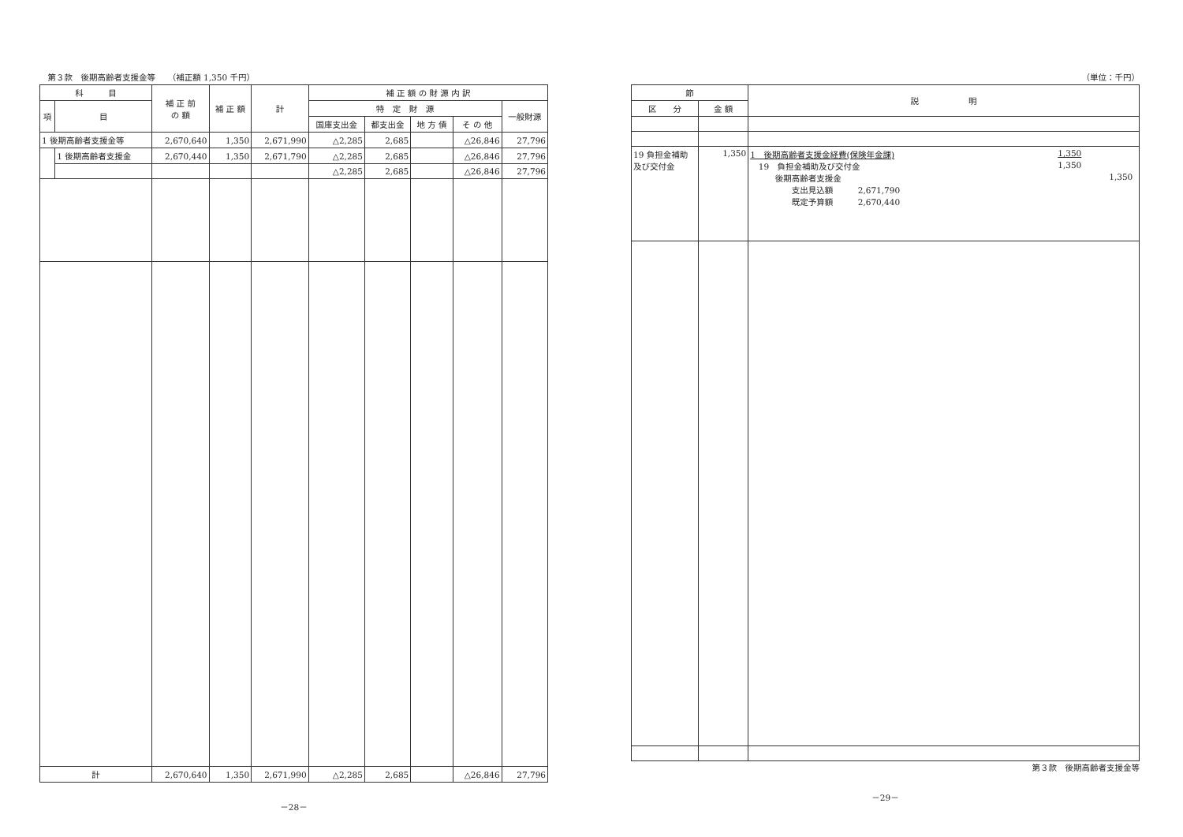第３款　後期高齢者支援金等　　（補正額 1,350 千円）
| 科 目 | | 補 正 前 の 額 | 補 正 額 | 計 | 補 正 額 の 財 源 内 訳 | | | | |
| --- | --- | --- | --- | --- | --- | --- | --- | --- | --- |
| 項 | 目 | | | | 特 定 財 源 | | | | 一般財源 |
| | | | | | 国庫支出金 | 都支出金 | 地 方 債 | そ の 他 | |
| 1 後期高齢者支援金等 | | 2,670,640 | 1,350 | 2,671,990 | △2,285 | 2,685 | | △26,846 | 27,796 |
| | 1 後期高齢者支援金 | 2,670,440 | 1,350 | 2,671,790 | △2,285 | 2,685 | | △26,846 | 27,796 |
| | | | | | △2,285 | 2,685 | | △26,846 | 27,796 |
| 計 | | 2,670,640 | 1,350 | 2,671,990 | △2,285 | 2,685 | | △26,846 | 27,796 |
－28－
（単位：千円）
| 節 | | 説 明 |
| --- | --- | --- |
| 区 分 | 金 額 | |
| 19 負担金補助 及び交付金 | 1,350 | 1 後期高齢者支援金経費(保険年金課) 1,350 19 負担金補助及び交付金 1,350 後期高齢者支援金 1,350 支出見込額 2,671,790 既定予算額 2,670,440 |
第３款　後期高齢者支援金等
－29－